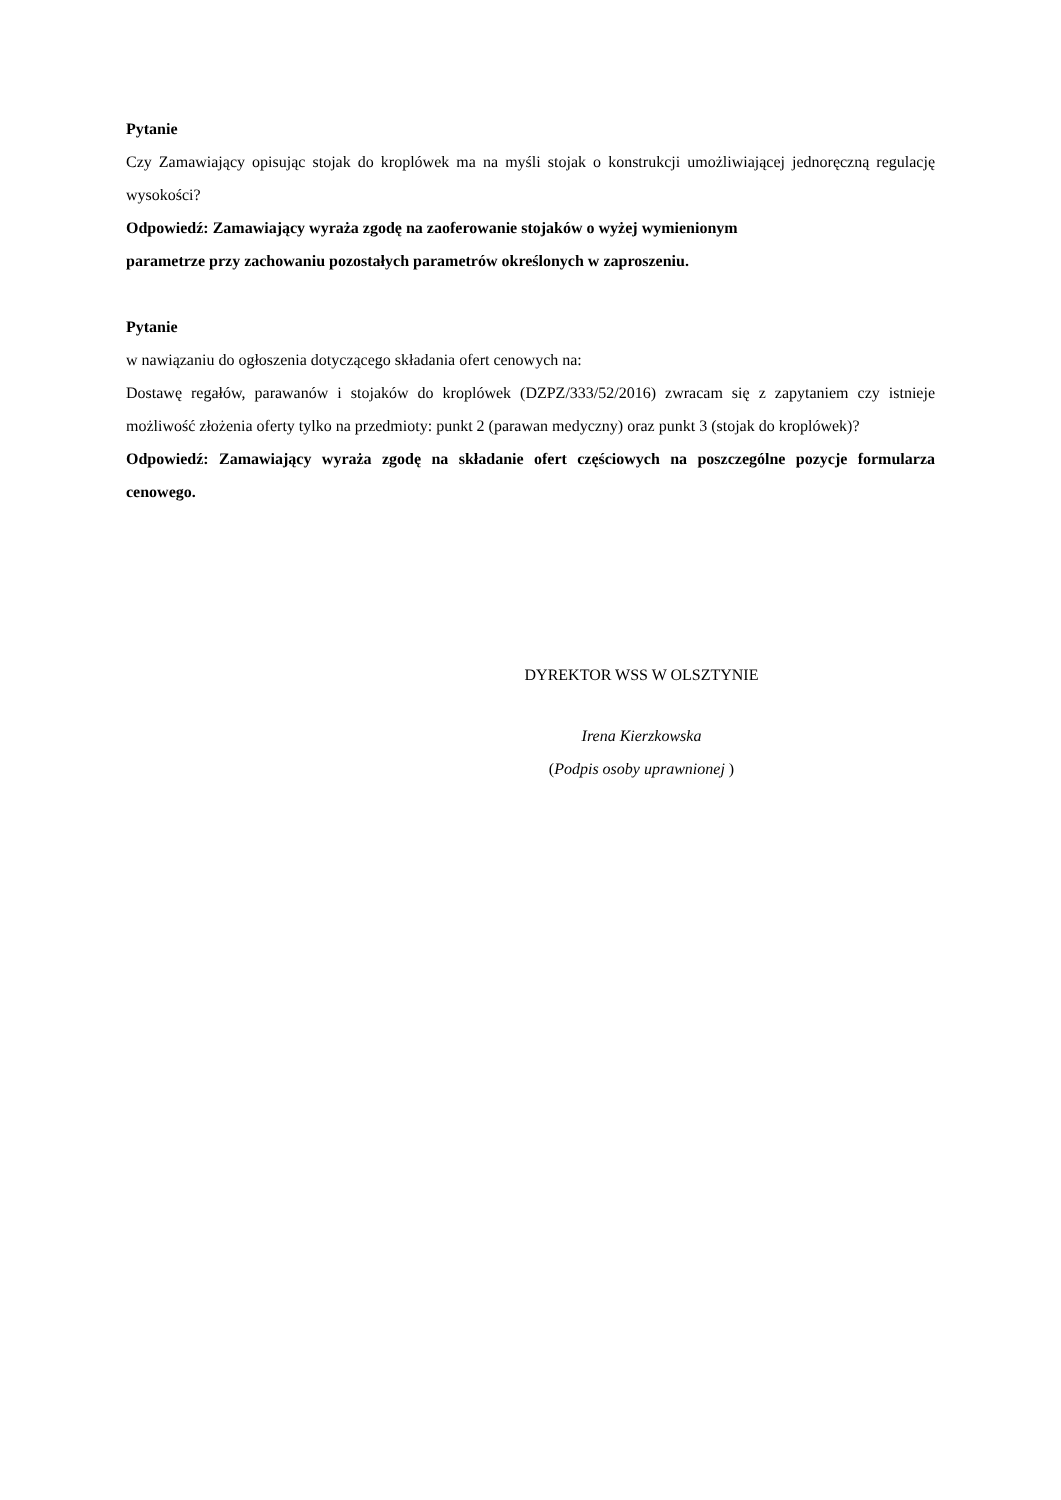Pytanie
Czy Zamawiający opisując stojak do kroplówek ma na myśli stojak o konstrukcji umożliwiającej jednoręczną regulację wysokości?
Odpowiedź: Zamawiający wyraża zgodę na zaoferowanie stojaków o wyżej wymienionym
parametrze przy zachowaniu pozostałych parametrów określonych w zaproszeniu.
Pytanie
w nawiązaniu do ogłoszenia dotyczącego składania ofert cenowych na:
Dostawę regałów, parawanów i stojaków do kroplówek (DZPZ/333/52/2016) zwracam się z zapytaniem czy istnieje możliwość złożenia oferty tylko na przedmioty: punkt 2 (parawan medyczny) oraz punkt 3 (stojak do kroplówek)?
Odpowiedź: Zamawiający wyraża zgodę na składanie ofert częściowych na poszczególne pozycje formularza cenowego.
DYREKTOR WSS W OLSZTYNIE
Irena Kierzkowska
(Podpis osoby uprawnionej )